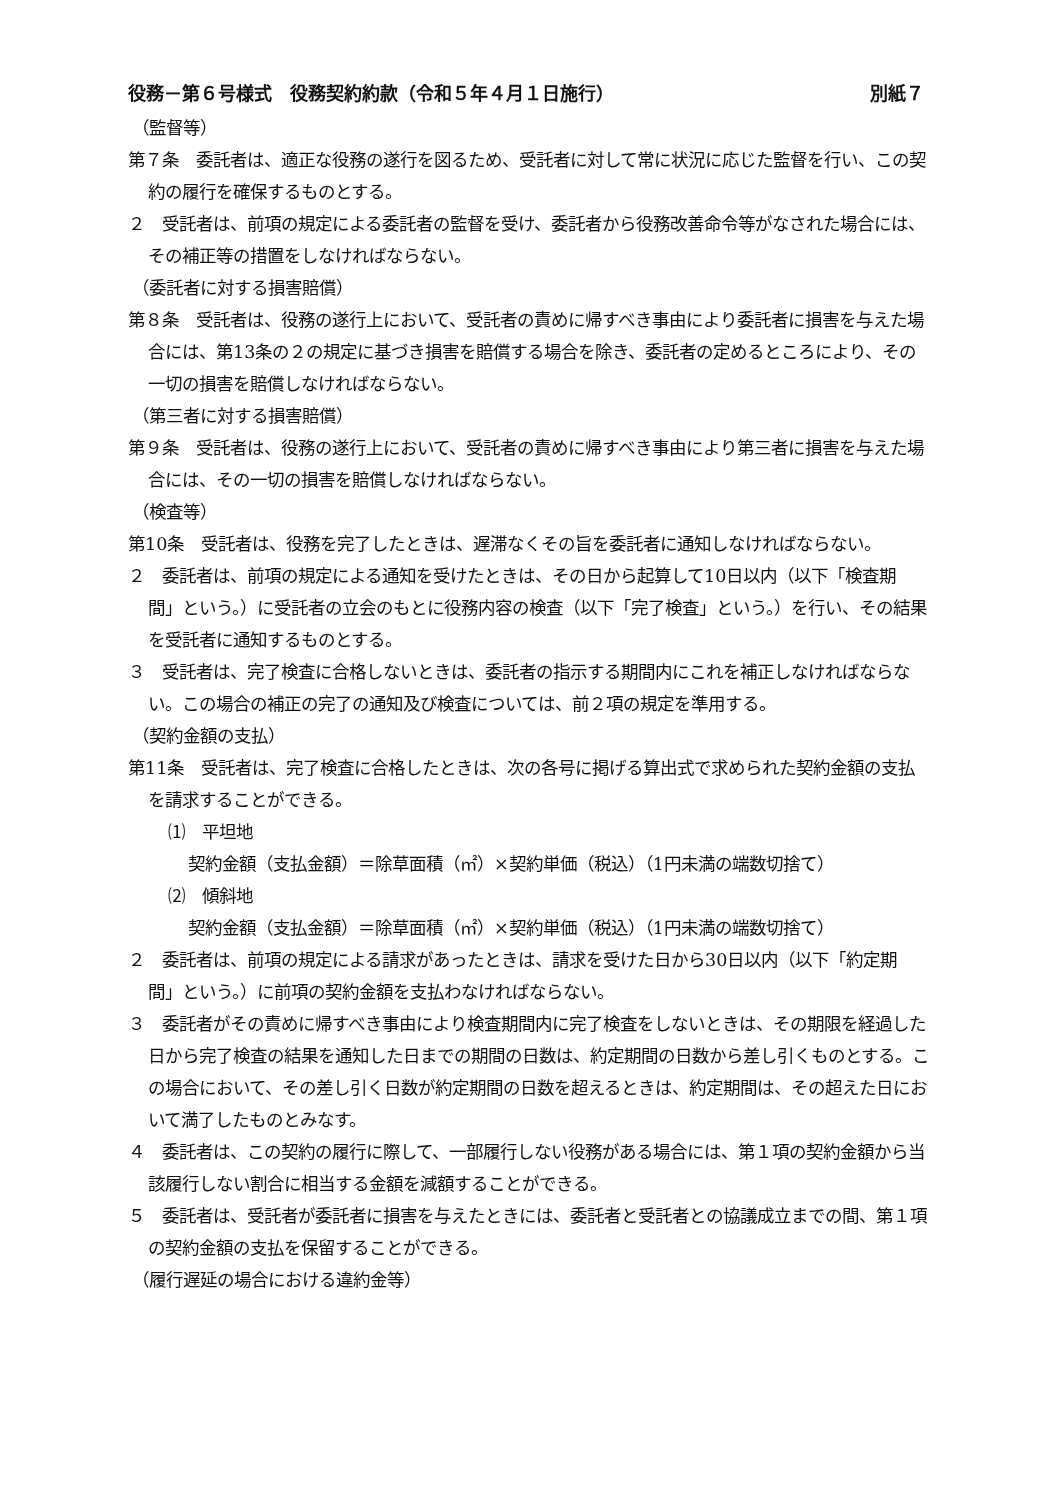役務－第６号様式　役務契約約款（令和５年４月１日施行） 別紙７
（監督等）
第７条　委託者は、適正な役務の遂行を図るため、受託者に対して常に状況に応じた監督を行い、この契約の履行を確保するものとする。
２　受託者は、前項の規定による委託者の監督を受け、委託者から役務改善命令等がなされた場合には、その補正等の措置をしなければならない。
（委託者に対する損害賠償）
第８条　受託者は、役務の遂行上において、受託者の責めに帰すべき事由により委託者に損害を与えた場合には、第13条の２の規定に基づき損害を賠償する場合を除き、委託者の定めるところにより、その一切の損害を賠償しなければならない。
（第三者に対する損害賠償）
第９条　受託者は、役務の遂行上において、受託者の責めに帰すべき事由により第三者に損害を与えた場合には、その一切の損害を賠償しなければならない。
（検査等）
第10条　受託者は、役務を完了したときは、遅滞なくその旨を委託者に通知しなければならない。
２　委託者は、前項の規定による通知を受けたときは、その日から起算して10日以内（以下「検査期間」という。）に受託者の立会のもとに役務内容の検査（以下「完了検査」という。）を行い、その結果を受託者に通知するものとする。
３　受託者は、完了検査に合格しないときは、委託者の指示する期間内にこれを補正しなければならない。この場合の補正の完了の通知及び検査については、前２項の規定を準用する。
（契約金額の支払）
第11条　受託者は、完了検査に合格したときは、次の各号に掲げる算出式で求められた契約金額の支払を請求することができる。
⑴　平坦地
契約金額（支払金額）＝除草面積（㎡）×契約単価（税込）（1円未満の端数切捨て）
⑵　傾斜地
契約金額（支払金額）＝除草面積（㎡）×契約単価（税込）（1円未満の端数切捨て）
２　委託者は、前項の規定による請求があったときは、請求を受けた日から30日以内（以下「約定期間」という。）に前項の契約金額を支払わなければならない。
３　委託者がその責めに帰すべき事由により検査期間内に完了検査をしないときは、その期限を経過した日から完了検査の結果を通知した日までの期間の日数は、約定期間の日数から差し引くものとする。この場合において、その差し引く日数が約定期間の日数を超えるときは、約定期間は、その超えた日において満了したものとみなす。
４　委託者は、この契約の履行に際して、一部履行しない役務がある場合には、第１項の契約金額から当該履行しない割合に相当する金額を減額することができる。
５　委託者は、受託者が委託者に損害を与えたときには、委託者と受託者との協議成立までの間、第１項の契約金額の支払を保留することができる。
（履行遅延の場合における違約金等）